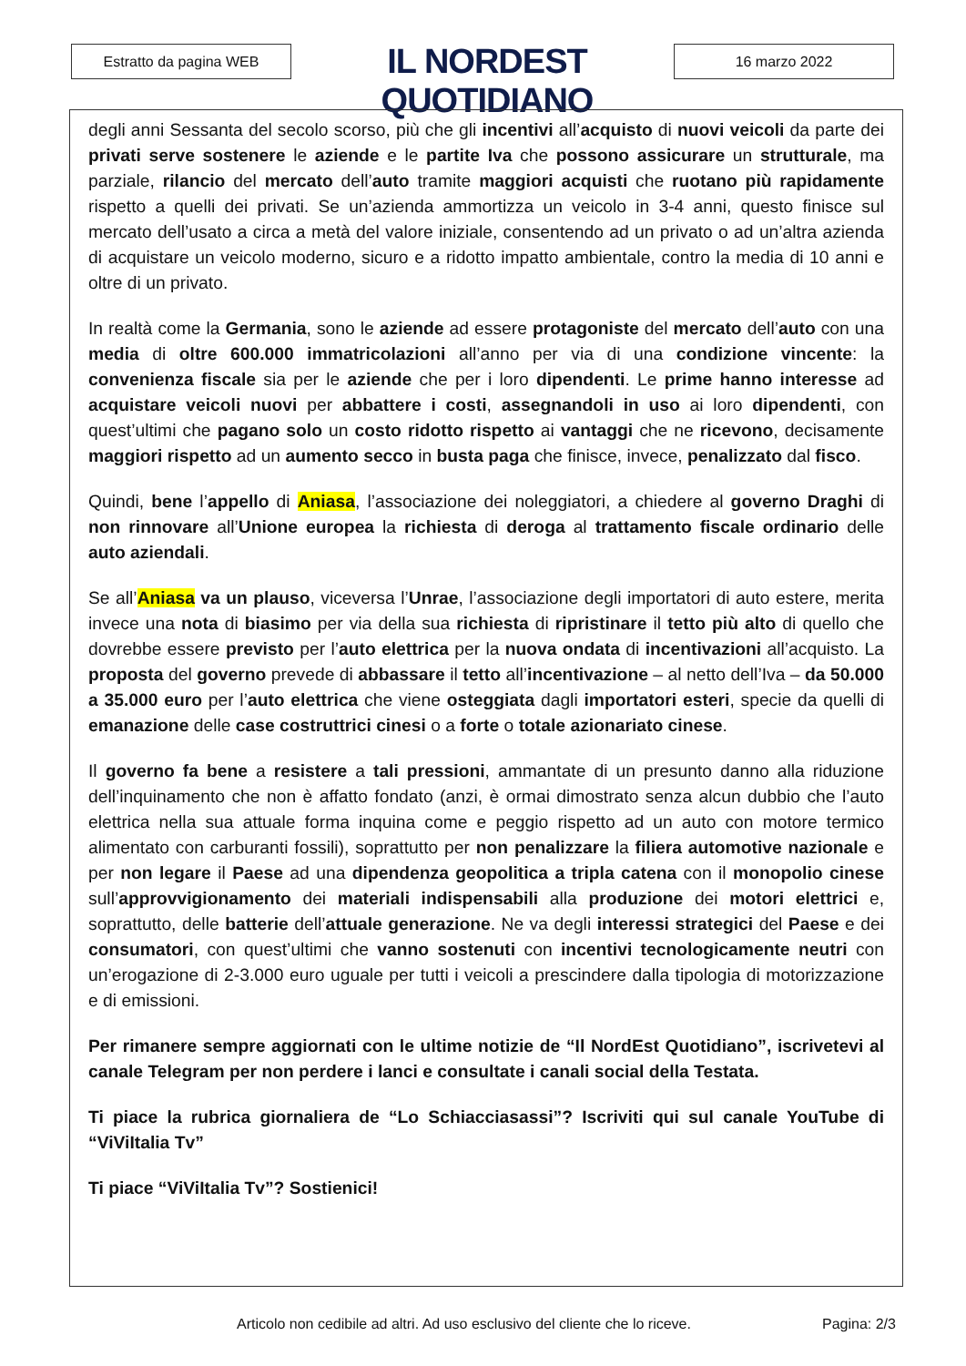Estratto da pagina WEB
IL NORDEST QUOTIDIANO
16 marzo 2022
degli anni Sessanta del secolo scorso, più che gli incentivi all’acquisto di nuovi veicoli da parte dei privati serve sostenere le aziende e le partite Iva che possono assicurare un strutturale, ma parziale, rilancio del mercato dell’auto tramite maggiori acquisti che ruotano più rapidamente rispetto a quelli dei privati. Se un’azienda ammortizza un veicolo in 3-4 anni, questo finisce sul mercato dell’usato a circa a metà del valore iniziale, consentendo ad un privato o ad un’altra azienda di acquistare un veicolo moderno, sicuro e a ridotto impatto ambientale, contro la media di 10 anni e oltre di un privato.
In realtà come la Germania, sono le aziende ad essere protagoniste del mercato dell’auto con una media di oltre 600.000 immatricolazioni all’anno per via di una condizione vincente: la convenienza fiscale sia per le aziende che per i loro dipendenti. Le prime hanno interesse ad acquistare veicoli nuovi per abbattere i costi, assegnandoli in uso ai loro dipendenti, con quest’ultimi che pagano solo un costo ridotto rispetto ai vantaggi che ne ricevono, decisamente maggiori rispetto ad un aumento secco in busta paga che finisce, invece, penalizzato dal fisco.
Quindi, bene l’appello di Aniasa, l’associazione dei noleggiatori, a chiedere al governo Draghi di non rinnovare all’Unione europea la richiesta di deroga al trattamento fiscale ordinario delle auto aziendali.
Se all’Aniasa va un plauso, viceversa l’Unrae, l’associazione degli importatori di auto estere, merita invece una nota di biasimo per via della sua richiesta di ripristinare il tetto più alto di quello che dovrebbe essere previsto per l’auto elettrica per la nuova ondata di incentivazioni all’acquisto. La proposta del governo prevede di abbassare il tetto all’incentivazione – al netto dell’Iva – da 50.000 a 35.000 euro per l’auto elettrica che viene osteggiata dagli importatori esteri, specie da quelli di emanazione delle case costruttrici cinesi o a forte o totale azionariato cinese.
Il governo fa bene a resistere a tali pressioni, ammantate di un presunto danno alla riduzione dell’inquinamento che non è affatto fondato (anzi, è ormai dimostrato senza alcun dubbio che l’auto elettrica nella sua attuale forma inquina come e peggio rispetto ad un auto con motore termico alimentato con carburanti fossili), soprattutto per non penalizzare la filiera automotive nazionale e per non legare il Paese ad una dipendenza geopolitica a tripla catena con il monopolio cinese sull’approvvigionamento dei materiali indispensabili alla produzione dei motori elettrici e, soprattutto, delle batterie dell’attuale generazione. Ne va degli interessi strategici del Paese e dei consumatori, con quest’ultimi che vanno sostenuti con incentivi tecnologicamente neutri con un’erogazione di 2-3.000 euro uguale per tutti i veicoli a prescindere dalla tipologia di motorizzazione e di emissioni.
Per rimanere sempre aggiornati con le ultime notizie de “Il NordEst Quotidiano”, iscrivetevi al canale Telegram per non perdere i lanci e consultate i canali social della Testata.
Ti piace la rubrica giornaliera de “Lo Schiacciasassi”? Iscriviti qui sul canale YouTube di “ViViItalia Tv”
Ti piace “ViViItalia Tv”? Sostienici!
Articolo non cedibile ad altri. Ad uso esclusivo del cliente che lo riceve. Pagina: 2/3